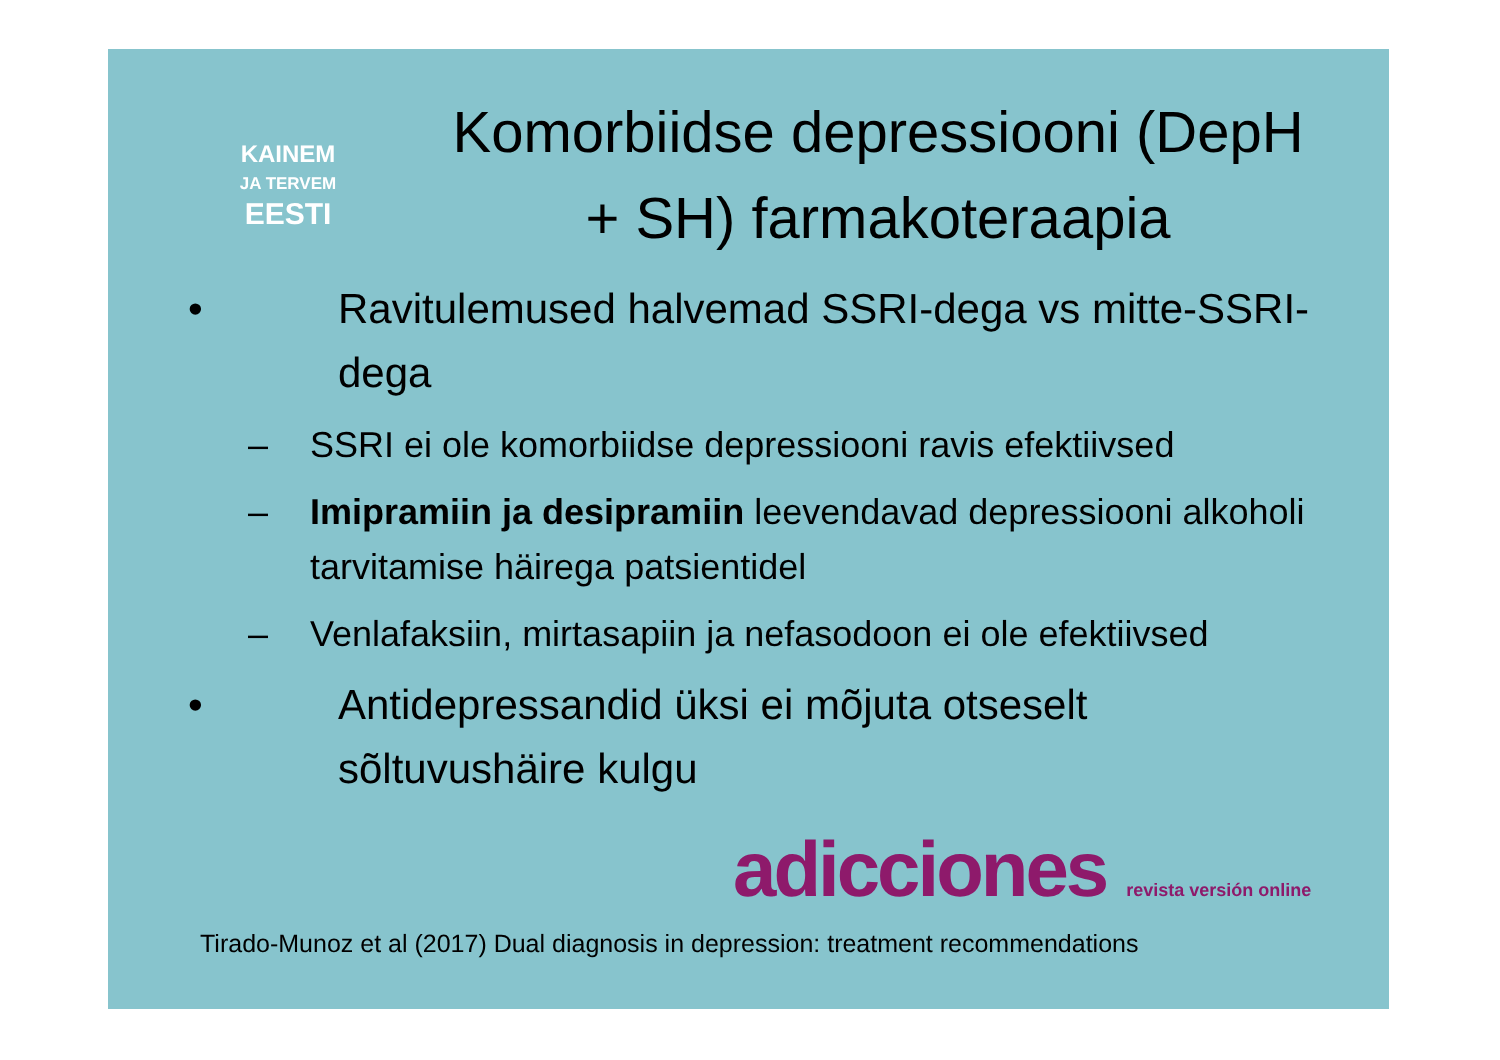KAINEM
JA TERVEM
EESTI
Komorbiidse depressiooni (DepH + SH) farmakoteraapia
• Ravitulemused halvemad SSRI-dega vs mitte-SSRI-dega
– SSRI ei ole komorbiidse depressiooni ravis efektiivsed
– Imipramiin ja desipramiin leevendavad depressiooni alkoholi tarvitamise häirega patsientidel
– Venlafaksiin, mirtasapiin ja nefasodoon ei ole efektiivsed
• Antidepressandid üksi ei mõjuta otseselt
sõltuvushäire kulgu
adicciones revista versión online
Tirado-Munoz et al (2017) Dual diagnosis in depression: treatment recommendations